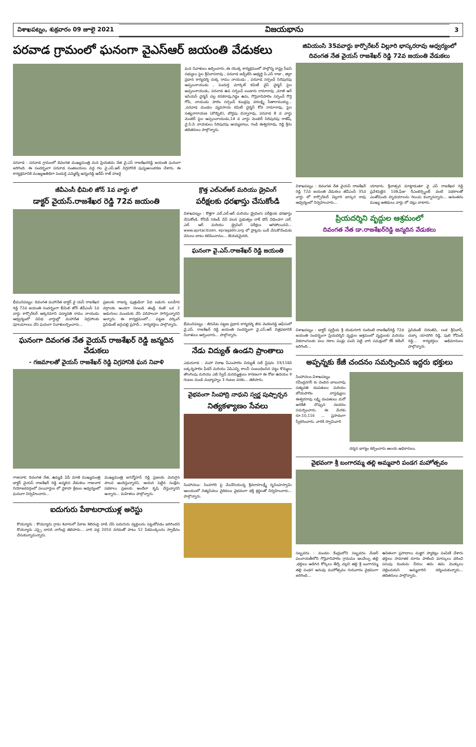విశాఖపట్నం, శుక్రవారం 09 జూలై 2021 విజయభాను 3
పరవాడ గ్రామంలో ఘనంగా వైఎస్ఆర్ జయంతి వేడుకలు
పరవాడ : పరవాడ గ్రామంలో దివంగత ముఖ్యమంత్రి మన ప్రియతమ నేత వై.ఎస్ రాజశేఖరరెడ్డి జయంతి ఘనంగా జరిగింది. ఈ సందర్భంగా పరవాడ సంతబయలు వద్ద గల వై.ఎస్.ఆర్ విగ్రహానికి పుష్పఅలంకరణ చేశారు. ఈ కార్యక్రమానికి ముఖ్యఅతిథిగా పెందుర్తి ఎమ్మెల్యే అన్నంరెడ్డి అదీప్ రాజ్ హజరై
ఘన నివాళులు అర్పించారు..ఈ యొక్క కార్యక్రమంలో పాల్గొన్న రాష్ట్ర సీఐసి సభ్యులు పైల శ్రీనివాసరావు , పరవాడ జడ్పీటిసి అభ్యర్థి పి.ఎస్ రాజు , జిల్లా ప్రధాన కార్యదర్శి చుక్క రాము నాయుడు , పరవాడ సర్పంచ్ సిరిపురపు అప్పలనాయుడు , పెందుర్తి మార్కెట్ కమిటీ వైస్ చైర్మన్ పైల అప్పలనాయుడు, పరవాడ ఉప సర్పంచ్ బండారు రామారావు ,మాజీ అర్ ఇసియస్ చైర్మన్ చల్ల కనకరావు,గెడ్డం ఉమ, గొర్లెవానిపాలెం సర్పంచ్ గొర్లె గోపి, నాయుడు పాలెం సర్పంచ్ కుంద్రపు వరలక్ష్మి సీతారామయ్య... ,పరవాడ మండల వ్యవసాయ కమిటీ చైర్మన్ కోన రామారావు, పైల సత్యనారాయణ (బొబ్బిలి), బొద్దపు చిన్నారావు, పరవాడ 8 వ వార్డు మెంబెర్ పైల అప్పలనాయుడు,14 వ వార్డు మెంబెర్ సిరిపురపు రాజేష్, వై.సి.పి నాయకులు సిరిపురపు అయ్యబాబు, గండి ఈశ్వరరావు, రెడ్డి శ్రీను తదితరులు పాల్గొన్నారు.
జీవీఎంసీ భీమిలి జోన్ 1వ వార్డు లో
డాక్టర్ వైయస్.రాజశేఖర రెడ్డి 72వ జయంతి
భీమునిపట్నం: దివంగత మహానేత డాక్టర్ వై యస్ రాజశేఖర రెడ్డి 72వ జయంతి సందర్భంగా భీమిలి జోన్ జీవీఎంసీ 1వ వార్డు కార్పొరేటర్ అక్కరమాని పద్మావతి రాము నాయుడు ఆధ్వర్యంలో వివిధ వార్డుల్లో మహానేత విగ్రహాలకు పూలమాలలు వేసి ఘనంగా నివాళులర్పించారు...
ప్రజలకు రాజన్న పుత్రుడిలా పేద బడుగు బలహీన వర్గాలకు అండగా నిలబడి తండ్రి కంటే ఒక 2 అడుగులు ముందుకు వేసి పరిపాలనా సాగిస్తున్నారని అన్నారు. ఈ కార్యక్రమంలో... పట్టణ వర్కింగ్ ప్రెసిడెంట్ జగ్గుపల్లి ప్రసాద్... కార్యకర్తలు పాల్గొన్నారు.
ఘనంగా దివంగత నేత వైయస్ రాజశేఖర్ రెడ్డి జన్మదిన వేడుకలు
- గజమాలతో వైయస్ రాజశేఖర్ రెడ్డి విగ్రహానికి ఘన నివాళి
గాజువాక: దివంగత నేత, ఉమ్మడి ఏపీ మాజీ ముఖ్యమంత్రి డాక్టర్ వైయస్ రాజశేఖర్ రెడ్డి జన్మదిన వేడుకలు గాజువాక నియోజకవర్గంలో పలువార్డుల లో వైకాపా శ్రేణుల ఆధ్వర్యంలో ఘనంగా నిర్వహించారు...
ముఖ్యమంత్రి జగన్మోహన్ రెడ్డి ప్రజలకు మెరుగైన పాలన అందిస్తున్నారని, ఆయన పెట్టిన సంక్షేమ పథకాలు ప్రజలకు అందేలా కృషి చేస్తున్నారని అన్నారు... మహిళలు పాల్గొన్నారు.
ఐదుగురు పేకాటరాయుళ్ల అరెస్టు
కొయ్యూరు : కొయ్యూరు గ్రామ శివారులో పేకాట శిబిరంపై దాడి చేసి ఐదుగురు వ్యక్తులను పట్టుకోవడం జరిగిందని కొయ్యూరు ఎస్సై దాసరి నాగేంద్ర తెలిపారు... వారి వద్ద 2050 నగదుతో పాటు 52 పేకముక్కలను స్వాధీనం చేసుకున్నామన్నారు.
క్రొత్త ఎల్ఎల్ఆర్ మరియు డ్రైవింగ్
పరీక్షలకు ధరఖాస్తు చేసుకోండి
విశాఖపట్నం : కొత్తగా ఎల్.ఎల్.ఆర్ మరియు డ్రైవింగు పరీక్షలకు ధరఖాస్తు చేసుకోండి. కోవిడ్ సెకెండ్ వేవ్ వలన ప్రభుత్వం లాక్ డౌన్ విధించగా ఎల్. ఎల్. ఆర్ మరియు డ్రైవింగ్ పరీక్షలు ఆగిపోయినవి... www.aprtacitizen. epragathi.org లో స్లాట్లను బుక్ చేసుకొనేందుకు వెసులు బాటు కలిపించాము... జేయడమైనది.
ఘనంగా వై.ఎస్.రాజశేఖర్ రెడ్డి జయంతి
భీమునిపట్నం : జీరుపేట పట్టణ ప్రధాన కార్యదర్శి జీరు వెంకటరెడ్డి ఆఫీసులో వై.ఎస్. రాజశేఖర్ రెడ్డి జయంతి సందర్భంగా వై.ఎస్.ఆర్ చిత్రపటానికి నివాళులు అర్పించారు... పాల్గొన్నారు.
నేడు విద్యుత్ ఉండని ప్రాంతాలు
ఎధురవాడ : మహా విశాఖ పీఎంపాలెం విద్యుత్ సబ్ స్టేషను 33/11కెవి బక్కన్నపాలెం ఫీడర్ మరియు ఏపిఎచ్బి కాలనీ సంబంధించిన చెట్టు కొమ్మలు తొలగింపు మరియు ఎబి స్విచ్ మరమ్మత్తులు కారణంగా ఈ రోజు ఉదయం 9 గంటల నుండి మధ్యాహ్నం 3 గంటల వరకు... తెలిపారు.
వైభవంగా సింహాద్రి నాధుని స్వర్ణ పుష్పార్చన
నిత్యకళ్యాణం సేవలు
సింహాచలం: సింహగిరి పై వేంచేసియున్న శ్రీవరాహలక్ష్మీ నృసింహస్వామి ఆలయంలో నిత్యసేవలు వైదికులు వైభవంగా భక్తి శ్రద్ధలతో నిర్వహించారు... పాల్గొన్నారు.
జివియంసి 35వవార్డు కార్పొరేటర్ విల్లూరి భాస్కరరావు ఆధ్వర్యంలో
దివంగత నేత వైయస్ రాజశేఖర్ రెడ్డి 72వ జయంతి వేడుకలు
విశాఖపట్నం : దివంగత నేత వైయస్ రాజశేఖర్ రెడ్డి 72వ జయంతి వేడుకలు జీవీఎంసీ 35వ వార్డు లో కార్పొరేటర్ విల్లూరి భాస్కర రావు ఆధ్వర్యంలో నిర్వహించారు...
యాడారు. శ్రీవాత్సవ మాట్లాడుతూ వై ఎస్ రాజశేఖర రెడ్డి ప్రవేశపెట్టిన 108,ఫీజు రీఎంబెర్స్మెంట్ వంటి పథకాలతో ఎంతోమంది హృదయాలను గెలుచు కున్నారన్నారు... అనంతరం ముఖ్య అతిథులు వార్డు లో చెట్లు నాటారు.
ప్రియదర్శిని వృద్దుల ఆశ్రమంలో
దివంగత నేత డా.రాజశేఖర్‌రెడ్డి జన్మదిన వేడుకలు
విశాఖపట్నం : డాక్టర్ స్వర్గీయ శ్రీ యెడుగూరి సందింటి రాజశేఖర్‌రెడ్డి 72వ జయంతి సందర్భంగా ప్రియదర్శిని వృద్దుల ఆశ్రమంలో వృద్దులకు మరియు వికలాంగులకు పలు రకాల పండ్లు పంచి పెట్టి వారి సమక్షంలో కేక్ కటింగ్ జరిగింది...
ప్రెసిడెంట్ చిరంజీవి, లంక శ్రీనివాస్, చుక్కా యాదగిరి రెడ్డి, పులి గోవింద్ రెడ్డి... కార్యకర్తలు అభిమానులు పాల్గొన్నారు.
అప్పన్నకు కేజీ చందనం సమర్పించిన ఇద్దరు భక్తులు
సింహాచలం:విశాఖపట్నం రవీంద్రనగర్ కు చెందిన బాబురావు సత్యవతి దంపతులు మరియు బోయపాలెం వాస్తవ్యులు ఈశ్వరరావు లక్ష్మి దంపతులు మరో అరకేజీ చొప్పున చందనం సమర్పించారు. ఈ మేరకు రూ.10,116 ... ప్రసాదంగా స్వీకరించారు. వారికి స్వామివారి
దర్శన భాగ్యం కల్పించారు ఆలయ అధికారులు.
వైభవంగా శ్రీ బంగారమ్మ తల్లి అమ్మవారి పండగ మహోత్సవం
సబ్బవరం : మండల కేంద్రంలోని సబ్బవరం మేజర్ పంచాయతీలోని గొర్లెవానిపాలెం గ్రామము ఇలవేల్పు తల్లి ,భక్తులు అడిగిన కోర్కెలు తీర్చే చల్లని తల్లి శ్రీ బంగారమ్మ తల్లి పండగ అనువు మహోత్సవం గురువారం వైభవంగా జరిగింది...
ఉచితంగా ప్రసాదాలు మజ్జిగ ప్యాకెట్లు పంపిణీ చేశారు భక్తులు సామాజిక దూరం పాటించి మాస్కులు ధరించి పసుపు కుంకుమ చీరలు తమ తమ మొక్కులు చెల్లించుకుని అమ్మవారిని దర్శించుకున్నారు... తదితరులు పాల్గొన్నారు.